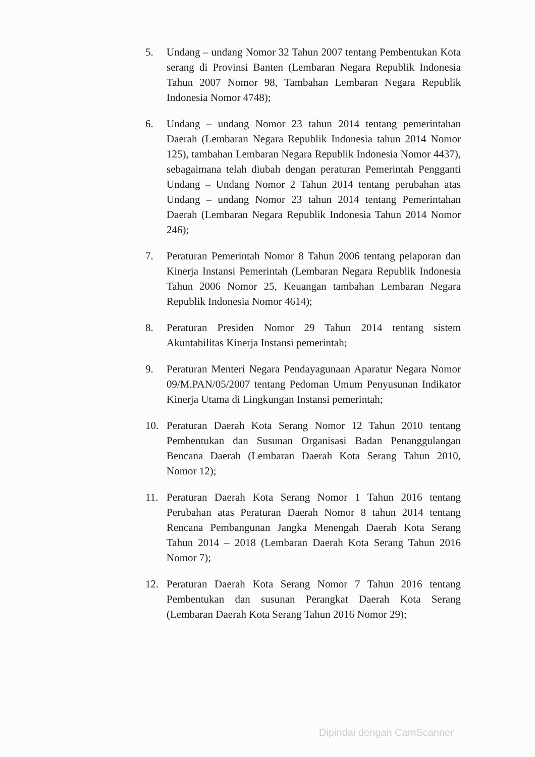5. Undang – undang Nomor 32 Tahun 2007 tentang Pembentukan Kota serang di Provinsi Banten (Lembaran Negara Republik Indonesia Tahun 2007 Nomor 98, Tambahan Lembaran Negara Republik Indonesia Nomor 4748);
6. Undang – undang Nomor 23 tahun 2014 tentang pemerintahan Daerah (Lembaran Negara Republik Indonesia tahun 2014 Nomor 125), tambahan Lembaran Negara Republik Indonesia Nomor 4437), sebagaimana telah diubah dengan peraturan Pemerintah Pengganti Undang – Undang Nomor 2 Tahun 2014 tentang perubahan atas Undang – undang Nomor 23 tahun 2014 tentang Pemerintahan Daerah (Lembaran Negara Republik Indonesia Tahun 2014 Nomor 246);
7. Peraturan Pemerintah Nomor 8 Tahun 2006 tentang pelaporan dan Kinerja Instansi Pemerintah (Lembaran Negara Republik Indonesia Tahun 2006 Nomor 25, Keuangan tambahan Lembaran Negara Republik Indonesia Nomor 4614);
8. Peraturan Presiden Nomor 29 Tahun 2014 tentang sistem Akuntabilitas Kinerja Instansi pemerintah;
9. Peraturan Menteri Negara Pendayagunaan Aparatur Negara Nomor 09/M.PAN/05/2007 tentang Pedoman Umum Penyusunan Indikator Kinerja Utama di Lingkungan Instansi pemerintah;
10. Peraturan Daerah Kota Serang Nomor 12 Tahun 2010 tentang Pembentukan dan Susunan Organisasi Badan Penanggulangan Bencana Daerah (Lembaran Daerah Kota Serang Tahun 2010, Nomor 12);
11. Peraturan Daerah Kota Serang Nomor 1 Tahun 2016 tentang Perubahan atas Peraturan Daerah Nomor 8 tahun 2014 tentang Rencana Pembangunan Jangka Menengah Daerah Kota Serang Tahun 2014 – 2018 (Lembaran Daerah Kota Serang Tahun 2016 Nomor 7);
12. Peraturan Daerah Kota Serang Nomor 7 Tahun 2016 tentang Pembentukan dan susunan Perangkat Daerah Kota Serang (Lembaran Daerah Kota Serang Tahun 2016 Nomor 29);
Dipindai dengan CamScanner